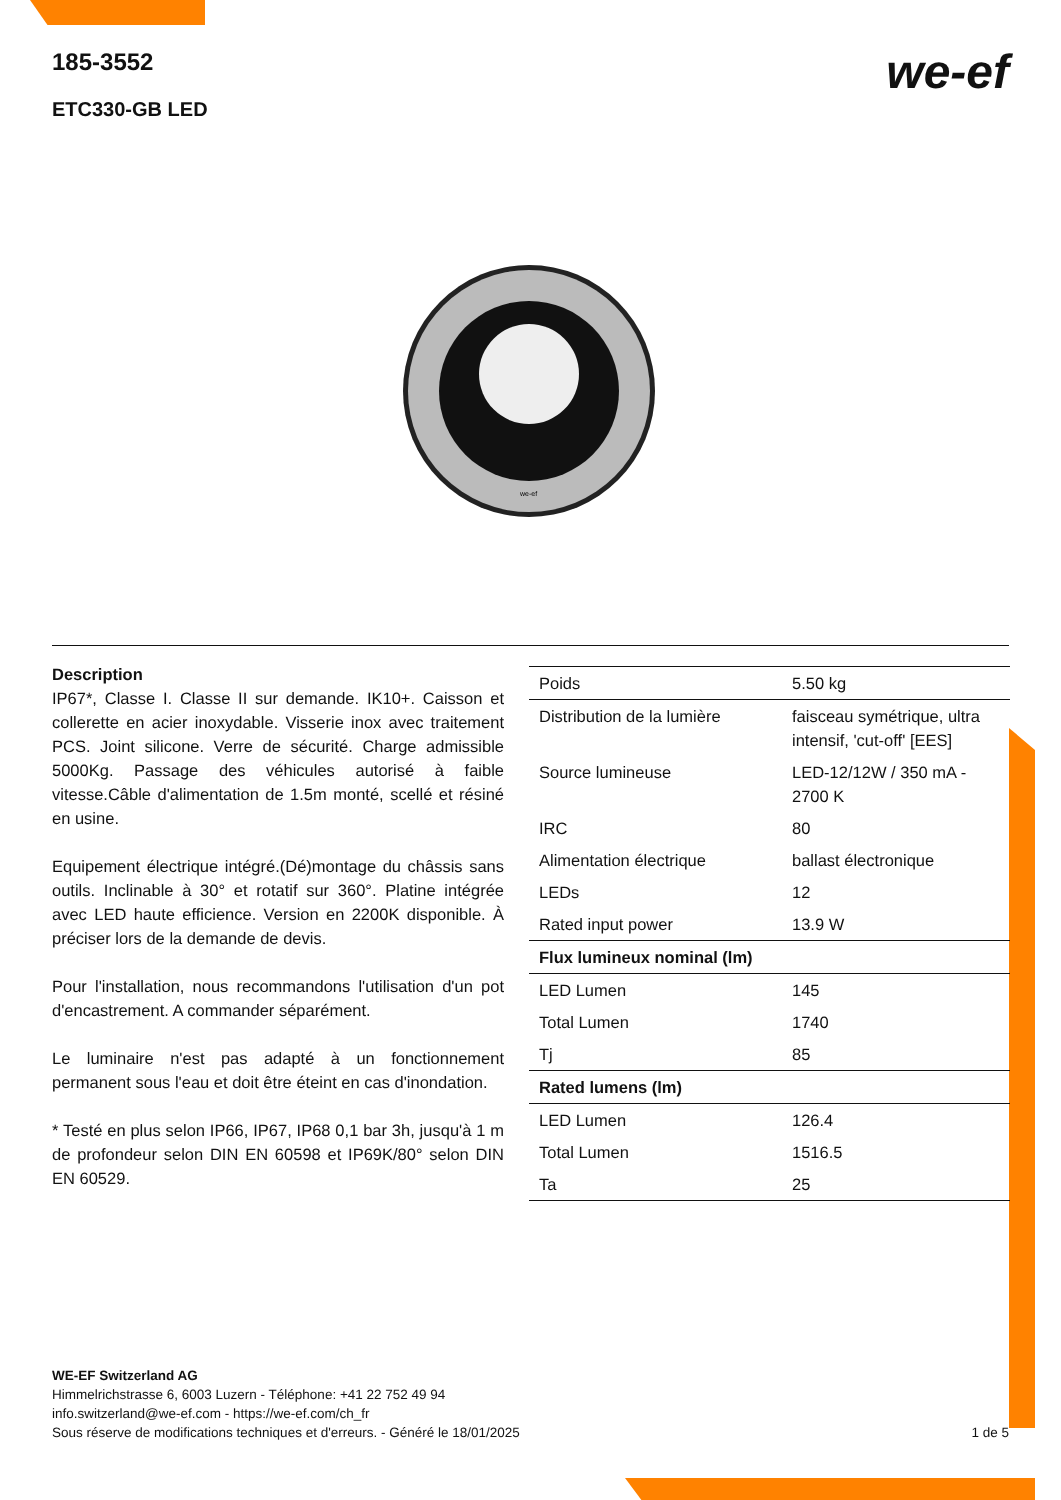185-3552
ETC330-GB LED
we-ef
we-ef
Description
IP67*, Classe I. Classe II sur demande. IK10+. Caisson et collerette en acier inoxydable. Visserie inox avec traitement PCS. Joint silicone. Verre de sécurité. Charge admissible 5000Kg. Passage des véhicules autorisé à faible vitesse.Câble d'alimentation de 1.5m monté, scellé et résiné en usine.
Equipement électrique intégré.(Dé)montage du châssis sans outils. Inclinable à 30° et rotatif sur 360°. Platine intégrée avec LED haute efficience. Version en 2200K disponible. À préciser lors de la demande de devis.
Pour l'installation, nous recommandons l'utilisation d'un pot d'encastrement. A commander séparément.
Le luminaire n'est pas adapté à un fonctionnement permanent sous l'eau et doit être éteint en cas d'inondation.
* Testé en plus selon IP66, IP67, IP68 0,1 bar 3h, jusqu'à 1 m de profondeur selon DIN EN 60598 et IP69K/80° selon DIN EN 60529.
| Poids | 5.50 kg |
| Distribution de la lumière | faisceau symétrique, ultra intensif, 'cut-off' [EES] |
| Source lumineuse | LED-12/12W / 350 mA - 2700 K |
| IRC | 80 |
| Alimentation électrique | ballast électronique |
| LEDs | 12 |
| Rated input power | 13.9 W |
| Flux lumineux nominal (lm) | |
| LED Lumen | 145 |
| Total Lumen | 1740 |
| Tj | 85 |
| Rated lumens (lm) | |
| LED Lumen | 126.4 |
| Total Lumen | 1516.5 |
| Ta | 25 |
WE-EF Switzerland AG
Himmelrichstrasse 6, 6003 Luzern - Téléphone: +41 22 752 49 94
info.switzerland@we-ef.com - https://we-ef.com/ch_fr
Sous réserve de modifications techniques et d'erreurs. - Généré le 18/01/2025 1 de 5